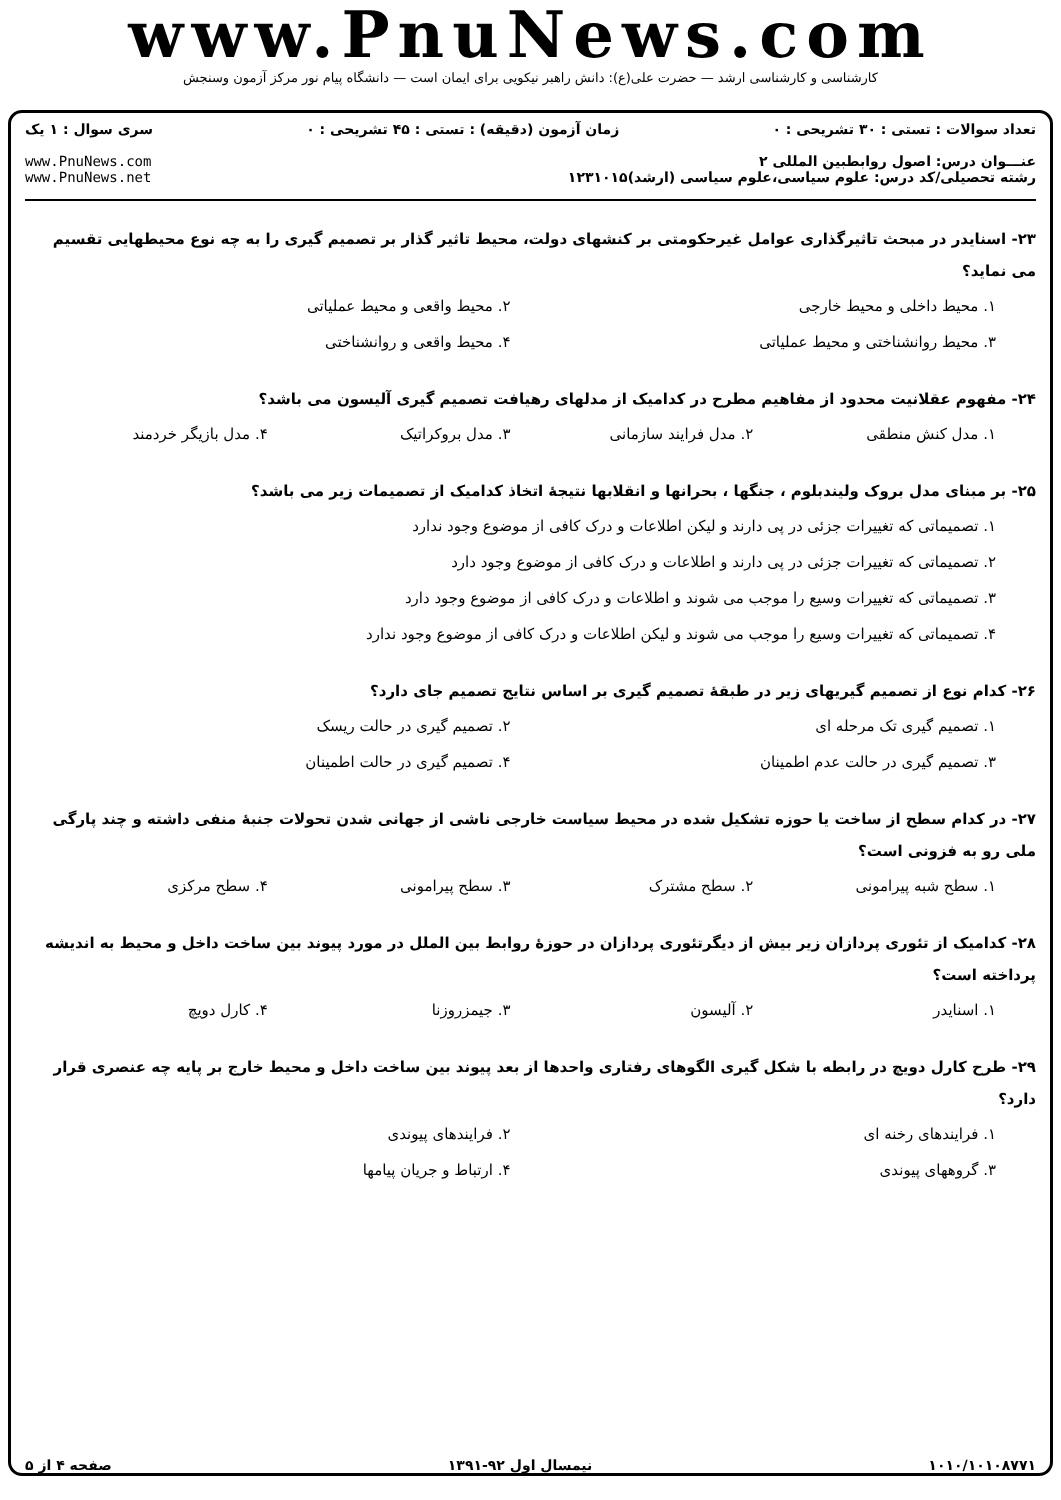www.PnuNews.com
کارشناسی و کارشناسی ارشد — حضرت علی(ع): دانش راهبر نیکویی برای ایمان است — دانشگاه پیام نور مرکز آزمون وسنجش
تعداد سوالات : تستی : ۳۰ تشریحی : ۰ زمان آزمون (دقیقه) : تستی : ۴۵ تشریحی : ۰ سری سوال : ۱ یک
عنـــوان درس: اصول روابطبین المللی ۲
رشته تحصیلی/کد درس: علوم سیاسی،علوم سیاسی (ارشد)۱۲۳۱۰۱۵ www.PnuNews.com
www.PnuNews.net
۲۳- اسنایدر در مبحث تاثیرگذاری عوامل غیرحکومتی بر کنشهای دولت، محیط تاثیر گذار بر تصمیم گیری را به چه نوع محیطهایی تقسیم می نماید؟
۱. محیط داخلی و محیط خارجی ۲. محیط واقعی و محیط عملیاتی ۳. محیط روانشناختی و محیط عملیاتی ۴. محیط واقعی و روانشناختی
۲۴- مفهوم عقلانیت محدود از مفاهیم مطرح در کدامیک از مدلهای رهیافت تصمیم گیری آلیسون می باشد؟
۱. مدل کنش منطقی ۲. مدل فرایند سازمانی ۳. مدل بروکراتیک ۴. مدل بازیگر خردمند
۲۵- بر مبنای مدل بروک ولیندبلوم ، جنگها ، بحرانها و انقلابها نتیجهٔ اتخاذ کدامیک از تصمیمات زیر می باشد؟
۱. تصمیماتی که تغییرات جزئی در پی دارند و لیکن اطلاعات و درک کافی از موضوع وجود ندارد
۲. تصمیماتی که تغییرات جزئی در پی دارند و اطلاعات و درک کافی از موضوع وجود دارد
۳. تصمیماتی که تغییرات وسیع را موجب می شوند و اطلاعات و درک کافی از موضوع وجود دارد
۴. تصمیماتی که تغییرات وسیع را موجب می شوند و لیکن اطلاعات و درک کافی از موضوع وجود ندارد
۲۶- کدام نوع از تصمیم گیریهای زیر در طبقهٔ تصمیم گیری بر اساس نتایج تصمیم جای دارد؟
۱. تصمیم گیری تک مرحله ای ۲. تصمیم گیری در حالت ریسک ۳. تصمیم گیری در حالت عدم اطمینان ۴. تصمیم گیری در حالت اطمینان
۲۷- در کدام سطح از ساخت یا حوزه تشکیل شده در محیط سیاست خارجی ناشی از جهانی شدن تحولات جنبهٔ منفی داشته و چند پارگی ملی رو به فزونی است؟
۱. سطح شبه پیرامونی ۲. سطح مشترک ۳. سطح پیرامونی ۴. سطح مرکزی
۲۸- کدامیک از تئوری پردازان زیر بیش از دیگرتئوری پردازان در حوزهٔ روابط بین الملل در مورد پیوند بین ساخت داخل و محیط به اندیشه پرداخته است؟
۱. اسنایدر ۲. آلیسون ۳. جیمزروزنا ۴. کارل دویچ
۲۹- طرح کارل دویچ در رابطه با شکل گیری الگوهای رفتاری واحدها از بعد پیوند بین ساخت داخل و محیط خارج بر پایه چه عنصری قرار دارد؟
۱. فرایندهای رخنه ای ۲. فرایندهای پیوندی ۳. گروههای پیوندی ۴. ارتباط و جریان پیامها
۱۰۱۰/۱۰۱۰۸۷۷۱ نیمسال اول ۹۲-۱۳۹۱ صفحه ۴ از ۵